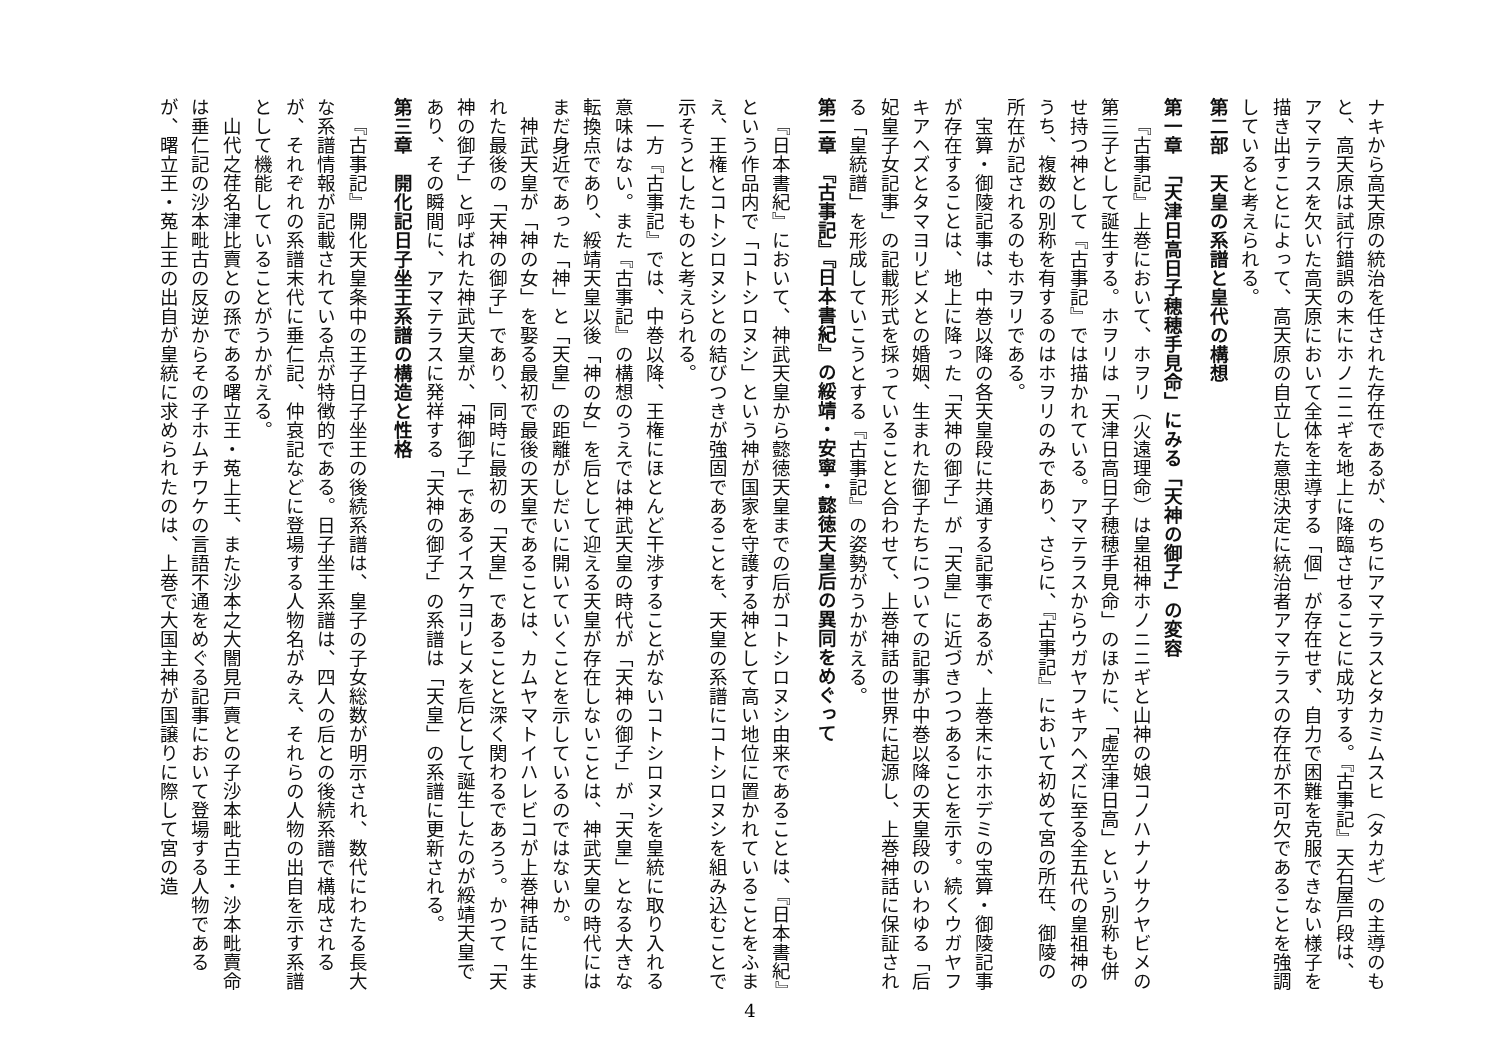ナキから高天原の統治を任された存在であるが、のちにアマテラスとタカミムスヒ（タカギ）の主導のもと、高天原は試行錯誤の末にホノニニギを地上に降臨させることに成功する。『古事記』天石屋戸段は、アマテラスを欠いた高天原において全体を主導する「個」が存在せず、自力で困難を克服できない様子を描き出すことによって、高天原の自立した意思決定に統治者アマテラスの存在が不可欠であることを強調していると考えられる。
第二部　天皇の系譜と皇代の構想
第一章　「天津日高日子穂穂手見命」にみる「天神の御子」の変容
『古事記』上巻において、ホヲリ（火遠理命）は皇祖神ホノニニギと山神の娘コノハナノサクヤビメの第三子として誕生する。ホヲリは「天津日高日子穂穂手見命」のほかに、「虚空津日高」という別称も併せ持つ神として『古事記』では描かれている。アマテラスからウガヤフキアヘズに至る全五代の皇祖神のうち、複数の別称を有するのはホヲリのみであり、さらに、『古事記』において初めて宮の所在、御陵の所在が記されるのもホヲリである。
宝算・御陵記事は、中巻以降の各天皇段に共通する記事であるが、上巻末にホホデミの宝算・御陵記事が存在することは、地上に降った「天神の御子」が「天皇」に近づきつつあることを示す。続くウガヤフキアヘズとタマヨリビメとの婚姻、生まれた御子たちについての記事が中巻以降の天皇段のいわゆる「后妃皇子女記事」の記載形式を採っていることと合わせて、上巻神話の世界に起源し、上巻神話に保証される「皇統譜」を形成していこうとする『古事記』の姿勢がうかがえる。
第二章　『古事記』『日本書紀』の綏靖・安寧・懿徳天皇后の異同をめぐって
『日本書紀』において、神武天皇から懿徳天皇までの后がコトシロヌシ由来であることは、『日本書紀』という作品内で「コトシロヌシ」という神が国家を守護する神として高い地位に置かれていることをふまえ、王権とコトシロヌシとの結びつきが強固であることを、天皇の系譜にコトシロヌシを組み込むことで示そうとしたものと考えられる。
一方『古事記』では、中巻以降、王権にほとんど干渉することがないコトシロヌシを皇統に取り入れる意味はない。また『古事記』の構想のうえでは神武天皇の時代が「天神の御子」が「天皇」となる大きな転換点であり、綏靖天皇以後「神の女」を后として迎える天皇が存在しないことは、神武天皇の時代にはまだ身近であった「神」と「天皇」の距離がしだいに開いていくことを示しているのではないか。
神武天皇が「神の女」を娶る最初で最後の天皇であることは、カムヤマトイハレビコが上巻神話に生まれた最後の「天神の御子」であり、同時に最初の「天皇」であることと深く関わるであろう。かつて「天神の御子」と呼ばれた神武天皇が、「神御子」であるイスケヨリヒメを后として誕生したのが綏靖天皇であり、その瞬間に、アマテラスに発祥する「天神の御子」の系譜は「天皇」の系譜に更新される。
第三章　開化記日子坐王系譜の構造と性格
『古事記』開化天皇条中の王子日子坐王の後続系譜は、皇子の子女総数が明示され、数代にわたる長大な系譜情報が記載されている点が特徴的である。日子坐王系譜は、四人の后との後続系譜で構成されるが、それぞれの系譜末代に垂仁記、仲哀記などに登場する人物名がみえ、それらの人物の出自を示す系譜として機能していることがうかがえる。
山代之荏名津比賣との孫である曙立王・菟上王、また沙本之大闇見戸賣との子沙本毗古王・沙本毗賣命は垂仁記の沙本毗古の反逆からその子ホムチワケの言語不通をめぐる記事において登場する人物であるが、曙立王・菟上王の出自が皇統に求められたのは、上巻で大国主神が国譲りに際して宮の造
4